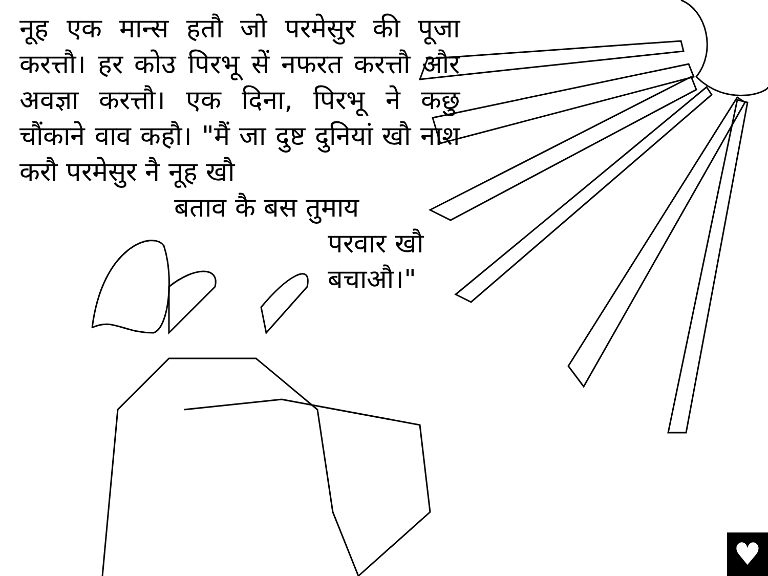नूह एक मान्स हतौ जो परमेसुर की पूजा करत्तौ। हर कोउ पिरभू सें नफरत करत्तौ और अवज्ञा करत्तौ। एक दिना, पिरभू ने कछु चौंकाने वाव कहौ। "मैं जा दुष्ट दुनियां खौ नाश करौ परमेसुर नै नूह खौ
बताव कै बस तुमाय
परवार खौ
बचाऔ।"
♥